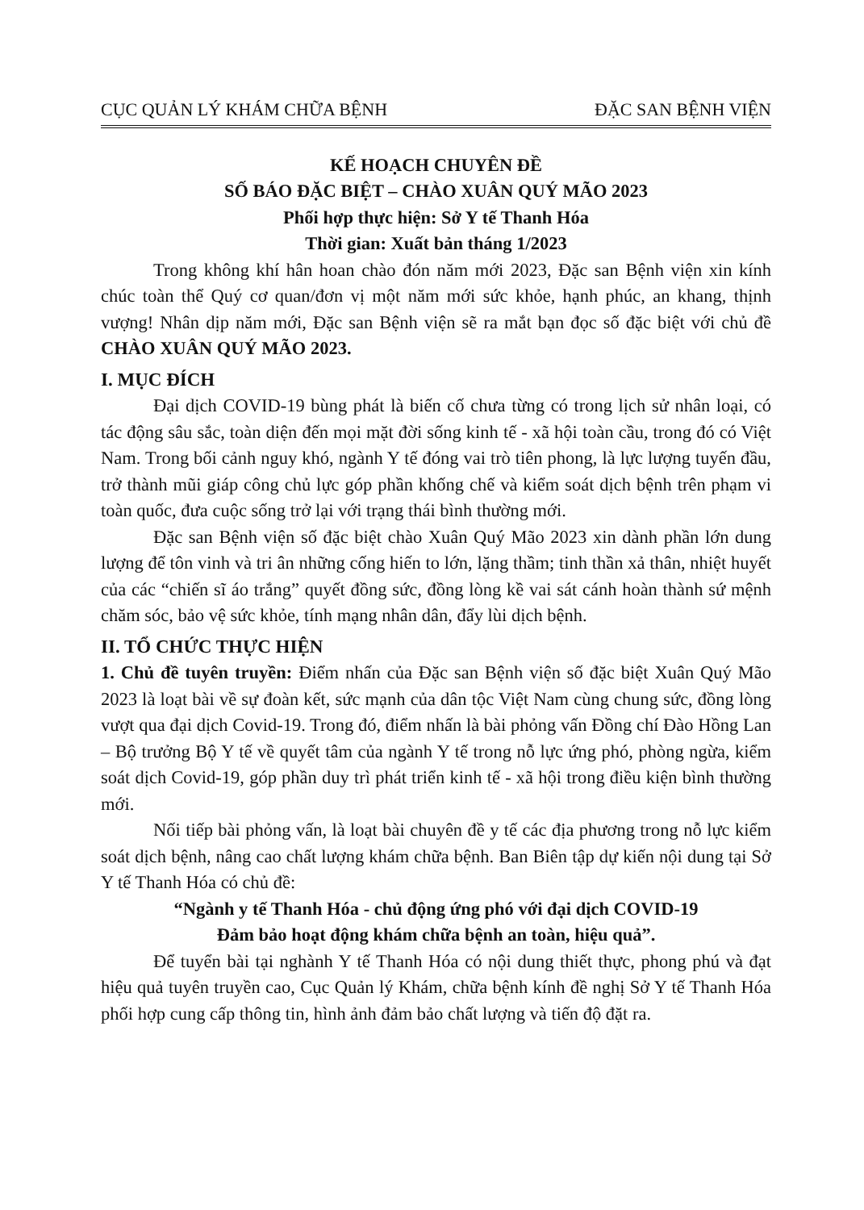CỤC QUẢN LÝ KHÁM CHỮA BỆNH ĐẶC SAN BỆNH VIỆN
KẾ HOẠCH CHUYÊN ĐỀ
SỐ BÁO ĐẶC BIỆT – CHÀO XUÂN QUÝ MÃO 2023
Phối hợp thực hiện: Sở Y tế Thanh Hóa
Thời gian: Xuất bản tháng 1/2023
Trong không khí hân hoan chào đón năm mới 2023, Đặc san Bệnh viện xin kính chúc toàn thể Quý cơ quan/đơn vị một năm mới sức khỏe, hạnh phúc, an khang, thịnh vượng! Nhân dịp năm mới, Đặc san Bệnh viện sẽ ra mắt bạn đọc số đặc biệt với chủ đề CHÀO XUÂN QUÝ MÃO 2023.
I. MỤC ĐÍCH
Đại dịch COVID-19 bùng phát là biến cố chưa từng có trong lịch sử nhân loại, có tác động sâu sắc, toàn diện đến mọi mặt đời sống kinh tế - xã hội toàn cầu, trong đó có Việt Nam. Trong bối cảnh nguy khó, ngành Y tế đóng vai trò tiên phong, là lực lượng tuyến đầu, trở thành mũi giáp công chủ lực góp phần khống chế và kiểm soát dịch bệnh trên phạm vi toàn quốc, đưa cuộc sống trở lại với trạng thái bình thường mới.
Đặc san Bệnh viện số đặc biệt chào Xuân Quý Mão 2023 xin dành phần lớn dung lượng để tôn vinh và tri ân những cống hiến to lớn, lặng thầm; tinh thần xả thân, nhiệt huyết của các “chiến sĩ áo trắng” quyết đồng sức, đồng lòng kề vai sát cánh hoàn thành sứ mệnh chăm sóc, bảo vệ sức khỏe, tính mạng nhân dân, đẩy lùi dịch bệnh.
II. TỔ CHỨC THỰC HIỆN
1. Chủ đề tuyên truyền: Điểm nhấn của Đặc san Bệnh viện số đặc biệt Xuân Quý Mão 2023 là loạt bài về sự đoàn kết, sức mạnh của dân tộc Việt Nam cùng chung sức, đồng lòng vượt qua đại dịch Covid-19. Trong đó, điểm nhấn là bài phỏng vấn Đồng chí Đào Hồng Lan – Bộ trưởng Bộ Y tế về quyết tâm của ngành Y tế trong nỗ lực ứng phó, phòng ngừa, kiểm soát dịch Covid-19, góp phần duy trì phát triển kinh tế - xã hội trong điều kiện bình thường mới.
Nối tiếp bài phỏng vấn, là loạt bài chuyên đề y tế các địa phương trong nỗ lực kiểm soát dịch bệnh, nâng cao chất lượng khám chữa bệnh. Ban Biên tập dự kiến nội dung tại Sở Y tế Thanh Hóa có chủ đề:
“Ngành y tế Thanh Hóa - chủ động ứng phó với đại dịch COVID-19
Đảm bảo hoạt động khám chữa bệnh an toàn, hiệu quả”.
Để tuyển bài tại nghành Y tế Thanh Hóa có nội dung thiết thực, phong phú và đạt hiệu quả tuyên truyền cao, Cục Quản lý Khám, chữa bệnh kính đề nghị Sở Y tế Thanh Hóa phối hợp cung cấp thông tin, hình ảnh đảm bảo chất lượng và tiến độ đặt ra.